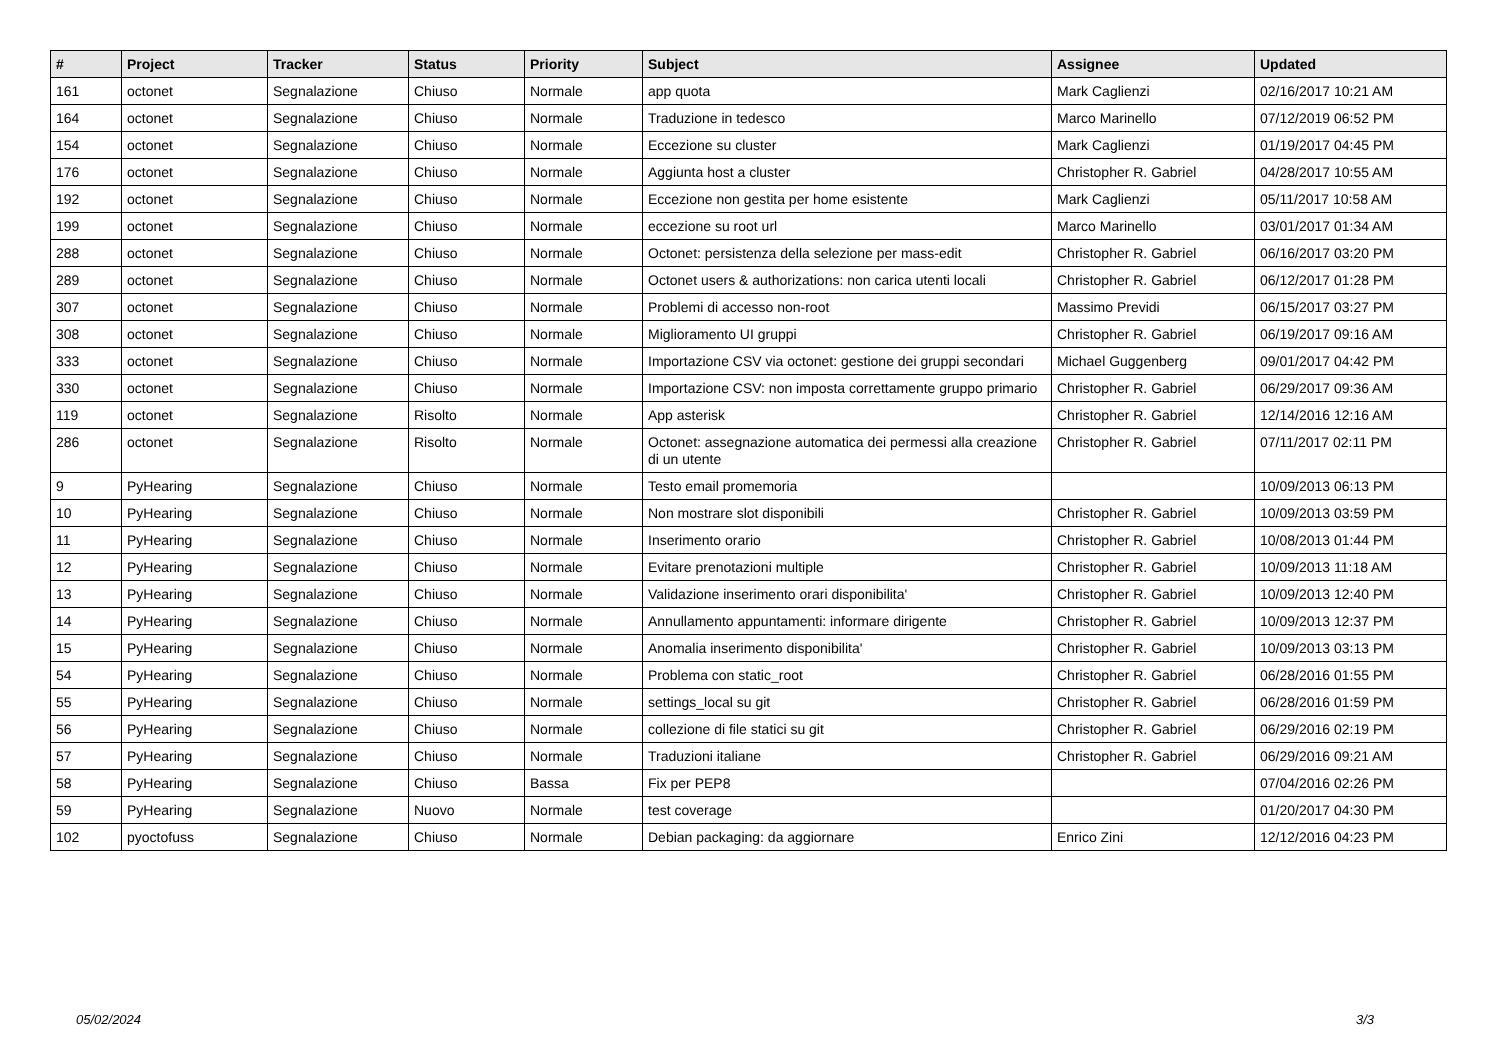| # | Project | Tracker | Status | Priority | Subject | Assignee | Updated |
| --- | --- | --- | --- | --- | --- | --- | --- |
| 161 | octonet | Segnalazione | Chiuso | Normale | app quota | Mark Caglienzi | 02/16/2017 10:21 AM |
| 164 | octonet | Segnalazione | Chiuso | Normale | Traduzione in tedesco | Marco Marinello | 07/12/2019 06:52 PM |
| 154 | octonet | Segnalazione | Chiuso | Normale | Eccezione su cluster | Mark Caglienzi | 01/19/2017 04:45 PM |
| 176 | octonet | Segnalazione | Chiuso | Normale | Aggiunta host a cluster | Christopher R. Gabriel | 04/28/2017 10:55 AM |
| 192 | octonet | Segnalazione | Chiuso | Normale | Eccezione non gestita per home esistente | Mark Caglienzi | 05/11/2017 10:58 AM |
| 199 | octonet | Segnalazione | Chiuso | Normale | eccezione su root url | Marco Marinello | 03/01/2017 01:34 AM |
| 288 | octonet | Segnalazione | Chiuso | Normale | Octonet: persistenza della selezione per mass-edit | Christopher R. Gabriel | 06/16/2017 03:20 PM |
| 289 | octonet | Segnalazione | Chiuso | Normale | Octonet users & authorizations: non carica utenti locali | Christopher R. Gabriel | 06/12/2017 01:28 PM |
| 307 | octonet | Segnalazione | Chiuso | Normale | Problemi di accesso non-root | Massimo Previdi | 06/15/2017 03:27 PM |
| 308 | octonet | Segnalazione | Chiuso | Normale | Miglioramento UI gruppi | Christopher R. Gabriel | 06/19/2017 09:16 AM |
| 333 | octonet | Segnalazione | Chiuso | Normale | Importazione CSV via octonet: gestione dei gruppi secondari | Michael Guggenberg | 09/01/2017 04:42 PM |
| 330 | octonet | Segnalazione | Chiuso | Normale | Importazione CSV: non imposta correttamente gruppo primario | Christopher R. Gabriel | 06/29/2017 09:36 AM |
| 119 | octonet | Segnalazione | Risolto | Normale | App asterisk | Christopher R. Gabriel | 12/14/2016 12:16 AM |
| 286 | octonet | Segnalazione | Risolto | Normale | Octonet: assegnazione automatica dei permessi alla creazione di un utente | Christopher R. Gabriel | 07/11/2017 02:11 PM |
| 9 | PyHearing | Segnalazione | Chiuso | Normale | Testo email promemoria | | 10/09/2013 06:13 PM |
| 10 | PyHearing | Segnalazione | Chiuso | Normale | Non mostrare slot disponibili | Christopher R. Gabriel | 10/09/2013 03:59 PM |
| 11 | PyHearing | Segnalazione | Chiuso | Normale | Inserimento orario | Christopher R. Gabriel | 10/08/2013 01:44 PM |
| 12 | PyHearing | Segnalazione | Chiuso | Normale | Evitare prenotazioni multiple | Christopher R. Gabriel | 10/09/2013 11:18 AM |
| 13 | PyHearing | Segnalazione | Chiuso | Normale | Validazione inserimento orari disponibilita' | Christopher R. Gabriel | 10/09/2013 12:40 PM |
| 14 | PyHearing | Segnalazione | Chiuso | Normale | Annullamento appuntamenti: informare dirigente | Christopher R. Gabriel | 10/09/2013 12:37 PM |
| 15 | PyHearing | Segnalazione | Chiuso | Normale | Anomalia inserimento disponibilita' | Christopher R. Gabriel | 10/09/2013 03:13 PM |
| 54 | PyHearing | Segnalazione | Chiuso | Normale | Problema con static_root | Christopher R. Gabriel | 06/28/2016 01:55 PM |
| 55 | PyHearing | Segnalazione | Chiuso | Normale | settings_local su git | Christopher R. Gabriel | 06/28/2016 01:59 PM |
| 56 | PyHearing | Segnalazione | Chiuso | Normale | collezione di file statici su git | Christopher R. Gabriel | 06/29/2016 02:19 PM |
| 57 | PyHearing | Segnalazione | Chiuso | Normale | Traduzioni italiane | Christopher R. Gabriel | 06/29/2016 09:21 AM |
| 58 | PyHearing | Segnalazione | Chiuso | Bassa | Fix per PEP8 | | 07/04/2016 02:26 PM |
| 59 | PyHearing | Segnalazione | Nuovo | Normale | test coverage | | 01/20/2017 04:30 PM |
| 102 | pyoctofuss | Segnalazione | Chiuso | Normale | Debian packaging: da aggiornare | Enrico Zini | 12/12/2016 04:23 PM |
05/02/2024 3/3